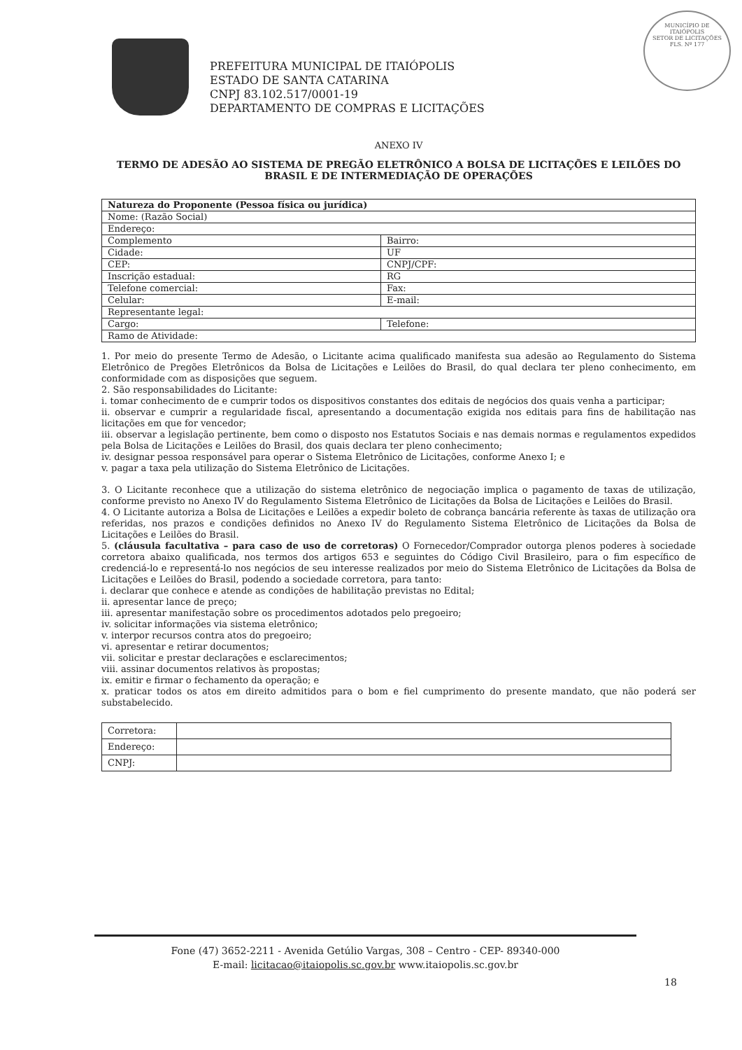MUNICÍPIO DE
ITAIÓPOLIS
SETOR DE LICITAÇÕES
FLS. Nº 177
PREFEITURA MUNICIPAL DE ITAIÓPOLIS
ESTADO DE SANTA CATARINA
CNPJ 83.102.517/0001-19
DEPARTAMENTO DE COMPRAS E LICITAÇÕES
ANEXO IV
TERMO DE ADESÃO AO SISTEMA DE PREGÃO ELETRÔNICO A BOLSA DE LICITAÇÕES E LEILÕES DO BRASIL E DE INTERMEDIAÇÃO DE OPERAÇÕES
| Natureza do Proponente (Pessoa física ou jurídica) | |
| Nome: (Razão Social) | |
| Endereço: | |
| Complemento | Bairro: |
| Cidade: | UF |
| CEP: | CNPJ/CPF: |
| Inscrição estadual: | RG |
| Telefone comercial: | Fax: |
| Celular: | E-mail: |
| Representante legal: | |
| Cargo: | Telefone: |
| Ramo de Atividade: | |
1. Por meio do presente Termo de Adesão, o Licitante acima qualificado manifesta sua adesão ao Regulamento do Sistema Eletrônico de Pregões Eletrônicos da Bolsa de Licitações e Leilões do Brasil, do qual declara ter pleno conhecimento, em conformidade com as disposições que seguem.
2. São responsabilidades do Licitante:
i. tomar conhecimento de e cumprir todos os dispositivos constantes dos editais de negócios dos quais venha a participar;
ii. observar e cumprir a regularidade fiscal, apresentando a documentação exigida nos editais para fins de habilitação nas licitações em que for vencedor;
iii. observar a legislação pertinente, bem como o disposto nos Estatutos Sociais e nas demais normas e regulamentos expedidos pela Bolsa de Licitações e Leilões do Brasil, dos quais declara ter pleno conhecimento;
iv. designar pessoa responsável para operar o Sistema Eletrônico de Licitações, conforme Anexo I; e
v. pagar a taxa pela utilização do Sistema Eletrônico de Licitações.
3. O Licitante reconhece que a utilização do sistema eletrônico de negociação implica o pagamento de taxas de utilização, conforme previsto no Anexo IV do Regulamento Sistema Eletrônico de Licitações da Bolsa de Licitações e Leilões do Brasil.
4. O Licitante autoriza a Bolsa de Licitações e Leilões a expedir boleto de cobrança bancária referente às taxas de utilização ora referidas, nos prazos e condições definidos no Anexo IV do Regulamento Sistema Eletrônico de Licitações da Bolsa de Licitações e Leilões do Brasil.
5. (cláusula facultativa – para caso de uso de corretoras) O Fornecedor/Comprador outorga plenos poderes à sociedade corretora abaixo qualificada, nos termos dos artigos 653 e seguintes do Código Civil Brasileiro, para o fim específico de credenciá-lo e representá-lo nos negócios de seu interesse realizados por meio do Sistema Eletrônico de Licitações da Bolsa de Licitações e Leilões do Brasil, podendo a sociedade corretora, para tanto:
i. declarar que conhece e atende as condições de habilitação previstas no Edital;
ii. apresentar lance de preço;
iii. apresentar manifestação sobre os procedimentos adotados pelo pregoeiro;
iv. solicitar informações via sistema eletrônico;
v. interpor recursos contra atos do pregoeiro;
vi. apresentar e retirar documentos;
vii. solicitar e prestar declarações e esclarecimentos;
viii. assinar documentos relativos às propostas;
ix. emitir e firmar o fechamento da operação; e
x. praticar todos os atos em direito admitidos para o bom e fiel cumprimento do presente mandato, que não poderá ser substabelecido.
| Corretora: | |
| Endereço: | |
| CNPJ: | |
Fone (47) 3652-2211 - Avenida Getúlio Vargas, 308 – Centro - CEP- 89340-000
E-mail: licitacao@itaiopolis.sc.gov.br www.itaiopolis.sc.gov.br
18